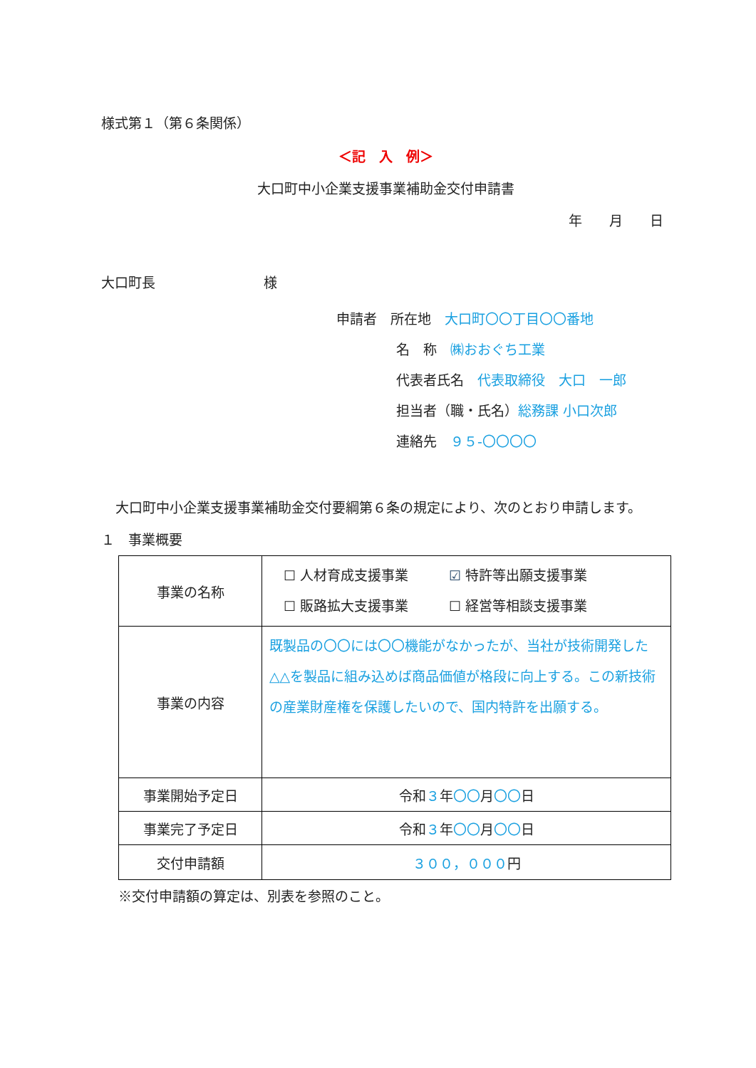様式第１（第６条関係）
＜記　入　例＞
大口町中小企業支援事業補助金交付申請書
年　　月　　日
大口町長　　　　　　　　様
申請者　所在地　大口町〇〇丁目〇〇番地
名　称　㈱おおぐち工業
代表者氏名　代表取締役　大口　一郎
担当者（職・氏名）総務課 小口次郎
連絡先　９５-〇〇〇〇
大口町中小企業支援事業補助金交付要綱第６条の規定により、次のとおり申請します。
１　事業概要
| 事業の名称 | ☐ 人材育成支援事業 ☑ 特許等出願支援事業 ☐ 販路拡大支援事業 ☐ 経営等相談支援事業 |
| 事業の内容 | 既製品の〇〇には〇〇機能がなかったが、当社が技術開発した△△を製品に組み込めば商品価値が格段に向上する。この新技術の産業財産権を保護したいので、国内特許を出願する。 |
| 事業開始予定日 | 令和 ３ 年 〇〇 月 〇〇 日 |
| 事業完了予定日 | 令和 ３ 年 〇〇 月 〇〇 日 |
| 交付申請額 | ３００，０００ 円 |
※交付申請額の算定は、別表を参照のこと。